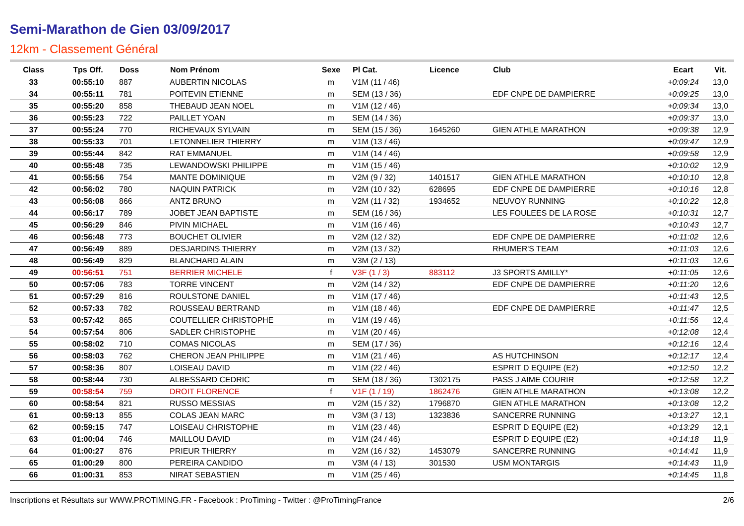Semi-Marathon de Gien 03/09/2017
12km - Classement Général
| Class | Tps Off. | Doss | Nom Prénom | Sexe | Pl Cat. | Licence | Club | Ecart | Vit. |
| --- | --- | --- | --- | --- | --- | --- | --- | --- | --- |
| 33 | 00:55:10 | 887 | AUBERTIN NICOLAS | m | V1M (11 / 46) | | | +0:09:24 | 13,0 |
| 34 | 00:55:11 | 781 | POITEVIN ETIENNE | m | SEM (13 / 36) | | EDF CNPE DE DAMPIERRE | +0:09:25 | 13,0 |
| 35 | 00:55:20 | 858 | THEBAUD JEAN NOEL | m | V1M (12 / 46) | | | +0:09:34 | 13,0 |
| 36 | 00:55:23 | 722 | PAILLET YOAN | m | SEM (14 / 36) | | | +0:09:37 | 13,0 |
| 37 | 00:55:24 | 770 | RICHEVAUX SYLVAIN | m | SEM (15 / 36) | 1645260 | GIEN ATHLE MARATHON | +0:09:38 | 12,9 |
| 38 | 00:55:33 | 701 | LETONNELIER THIERRY | m | V1M (13 / 46) | | | +0:09:47 | 12,9 |
| 39 | 00:55:44 | 842 | RAT EMMANUEL | m | V1M (14 / 46) | | | +0:09:58 | 12,9 |
| 40 | 00:55:48 | 735 | LEWANDOWSKI PHILIPPE | m | V1M (15 / 46) | | | +0:10:02 | 12,9 |
| 41 | 00:55:56 | 754 | MANTE DOMINIQUE | m | V2M (9 / 32) | 1401517 | GIEN ATHLE MARATHON | +0:10:10 | 12,8 |
| 42 | 00:56:02 | 780 | NAQUIN PATRICK | m | V2M (10 / 32) | 628695 | EDF CNPE DE DAMPIERRE | +0:10:16 | 12,8 |
| 43 | 00:56:08 | 866 | ANTZ BRUNO | m | V2M (11 / 32) | 1934652 | NEUVOY RUNNING | +0:10:22 | 12,8 |
| 44 | 00:56:17 | 789 | JOBET JEAN BAPTISTE | m | SEM (16 / 36) | | LES FOULEES DE LA ROSE | +0:10:31 | 12,7 |
| 45 | 00:56:29 | 846 | PIVIN MICHAEL | m | V1M (16 / 46) | | | +0:10:43 | 12,7 |
| 46 | 00:56:48 | 773 | BOUCHET OLIVIER | m | V2M (12 / 32) | | EDF CNPE DE DAMPIERRE | +0:11:02 | 12,6 |
| 47 | 00:56:49 | 889 | DESJARDINS THIERRY | m | V2M (13 / 32) | | RHUMER'S TEAM | +0:11:03 | 12,6 |
| 48 | 00:56:49 | 829 | BLANCHARD ALAIN | m | V3M (2 / 13) | | | +0:11:03 | 12,6 |
| 49 | 00:56:51 | 751 | BERRIER MICHELE | f | V3F (1 / 3) | 883112 | J3 SPORTS AMILLY* | +0:11:05 | 12,6 |
| 50 | 00:57:06 | 783 | TORRE VINCENT | m | V2M (14 / 32) | | EDF CNPE DE DAMPIERRE | +0:11:20 | 12,6 |
| 51 | 00:57:29 | 816 | ROULSTONE DANIEL | m | V1M (17 / 46) | | | +0:11:43 | 12,5 |
| 52 | 00:57:33 | 782 | ROUSSEAU BERTRAND | m | V1M (18 / 46) | | EDF CNPE DE DAMPIERRE | +0:11:47 | 12,5 |
| 53 | 00:57:42 | 865 | COUTELLIER CHRISTOPHE | m | V1M (19 / 46) | | | +0:11:56 | 12,4 |
| 54 | 00:57:54 | 806 | SADLER CHRISTOPHE | m | V1M (20 / 46) | | | +0:12:08 | 12,4 |
| 55 | 00:58:02 | 710 | COMAS NICOLAS | m | SEM (17 / 36) | | | +0:12:16 | 12,4 |
| 56 | 00:58:03 | 762 | CHERON JEAN PHILIPPE | m | V1M (21 / 46) | | AS HUTCHINSON | +0:12:17 | 12,4 |
| 57 | 00:58:36 | 807 | LOISEAU DAVID | m | V1M (22 / 46) | | ESPRIT D EQUIPE (E2) | +0:12:50 | 12,2 |
| 58 | 00:58:44 | 730 | ALBESSARD CEDRIC | m | SEM (18 / 36) | T302175 | PASS J AIME COURIR | +0:12:58 | 12,2 |
| 59 | 00:58:54 | 759 | DROIT FLORENCE | f | V1F (1 / 19) | 1862476 | GIEN ATHLE MARATHON | +0:13:08 | 12,2 |
| 60 | 00:58:54 | 821 | RUSSO MESSIAS | m | V2M (15 / 32) | 1796870 | GIEN ATHLE MARATHON | +0:13:08 | 12,2 |
| 61 | 00:59:13 | 855 | COLAS JEAN MARC | m | V3M (3 / 13) | 1323836 | SANCERRE RUNNING | +0:13:27 | 12,1 |
| 62 | 00:59:15 | 747 | LOISEAU CHRISTOPHE | m | V1M (23 / 46) | | ESPRIT D EQUIPE (E2) | +0:13:29 | 12,1 |
| 63 | 01:00:04 | 746 | MAILLOU DAVID | m | V1M (24 / 46) | | ESPRIT D EQUIPE (E2) | +0:14:18 | 11,9 |
| 64 | 01:00:27 | 876 | PRIEUR THIERRY | m | V2M (16 / 32) | 1453079 | SANCERRE RUNNING | +0:14:41 | 11,9 |
| 65 | 01:00:29 | 800 | PEREIRA CANDIDO | m | V3M (4 / 13) | 301530 | USM MONTARGIS | +0:14:43 | 11,9 |
| 66 | 01:00:31 | 853 | NIRAT SEBASTIEN | m | V1M (25 / 46) | | | +0:14:45 | 11,8 |
Inscriptions et Résultats sur WWW.PROTIMING.FR - Facebook : ProTiming - Twitter : @ProTimingFrance 2/6